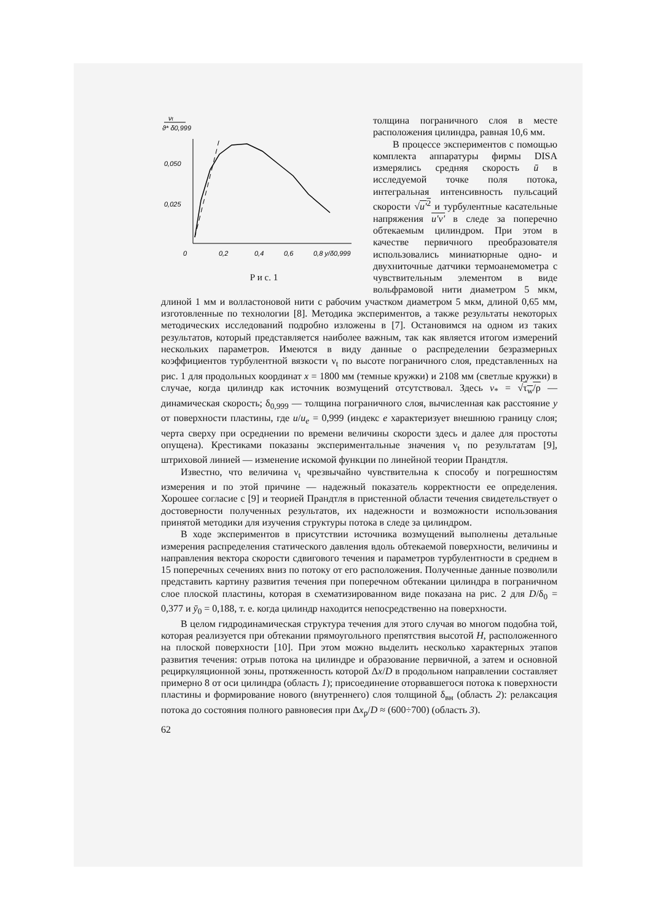νt
ϑ* δ0,999
0,050
0,025
0
0,2
0,4
0,6
0,8 y/δ0,999
Р и с. 1
толщина пограничного слоя в месте расположения цилиндра, равная 10,6 мм.
В процессе экспериментов с помощью комплекта аппаратуры фирмы DISA измерялись средняя скорость ū в исследуемой точке поля потока, интегральная интенсивность пульсаций скорости √u'<sup>2</sup> и турбулентные касательные напряжения u'v' в следе за поперечно обтекаемым цилиндром. При этом в качестве первичного преобразователя использовались миниатюрные одно- и двухниточные датчики термоанемометра с чувствительным элементом в виде вольфрамовой нити диаметром 5 мкм, длиной 1 мм и волластоновой нити с рабочим участком диаметром 5 мкм, длиной 0,65 мм, изготовленные по технологии [8]. Методика экспериментов, а также результаты некоторых методических исследований подробно изложены в [7]. Остановимся на одном из таких результатов, который представляется наиболее важным, так как является итогом измерений нескольких параметров. Имеются в виду данные о распределении безразмерных коэффициентов турбулентной вязкости ν<sub>t</sub> по высоте пограничного слоя, представленных на рис. 1 для продольных координат x = 1800 мм (темные кружки) и 2108 мм (светлые кружки) в случае, когда цилиндр как источник возмущений отсутствовал. Здесь v<sub>*</sub> = √τ<sub>w</sub>/ρ — динамическая скорость; δ<sub>0,999</sub> — толщина пограничного слоя, вычисленная как расстояние y от поверхности пластины, где u/u<sub>e</sub> = 0,999 (индекс e характеризует внешнюю границу слоя; черта сверху при осреднении по времени величины скорости здесь и далее для простоты опущена). Крестиками показаны экспериментальные значения ν<sub>t</sub> по результатам [9], штриховой линией — изменение искомой функции по линейной теории Прандтля.
Известно, что величина ν<sub>t</sub> чрезвычайно чувствительна к способу и погрешностям измерения и по этой причине — надежный показатель корректности ее определения. Хорошее согласие с [9] и теорией Прандтля в пристенной области течения свидетельствует о достоверности полученных результатов, их надежности и возможности использования принятой методики для изучения структуры потока в следе за цилиндром.
В ходе экспериментов в присутствии источника возмущений выполнены детальные измерения распределения статического давления вдоль обтекаемой поверхности, величины и направления вектора скорости сдвигового течения и параметров турбулентности в среднем в 15 поперечных сечениях вниз по потоку от его расположения. Полученные данные позволили представить картину развития течения при поперечном обтекании цилиндра в пограничном слое плоской пластины, которая в схематизированном виде показана на рис. 2 для D/δ<sub>0</sub> = 0,377 и ȳ<sub>0</sub> = 0,188, т. е. когда цилиндр находится непосредственно на поверхности.
В целом гидродинамическая структура течения для этого случая во многом подобна той, которая реализуется при обтекании прямоугольного препятствия высотой H, расположенного на плоской поверхности [10]. При этом можно выделить несколько характерных этапов развития течения: отрыв потока на цилиндре и образование первичной, а затем и основной рециркуляционной зоны, протяженность которой Δx/D в продольном направлении составляет примерно 8 от оси цилиндра (область 1); присоединение оторвавшегося потока к поверхности пластины и формирование нового (внутреннего) слоя толщиной δ<sub>вн</sub> (область 2): релаксация потока до состояния полного равновесия при Δx<sub>р</sub>/D ≈ (600÷700) (область 3).
62